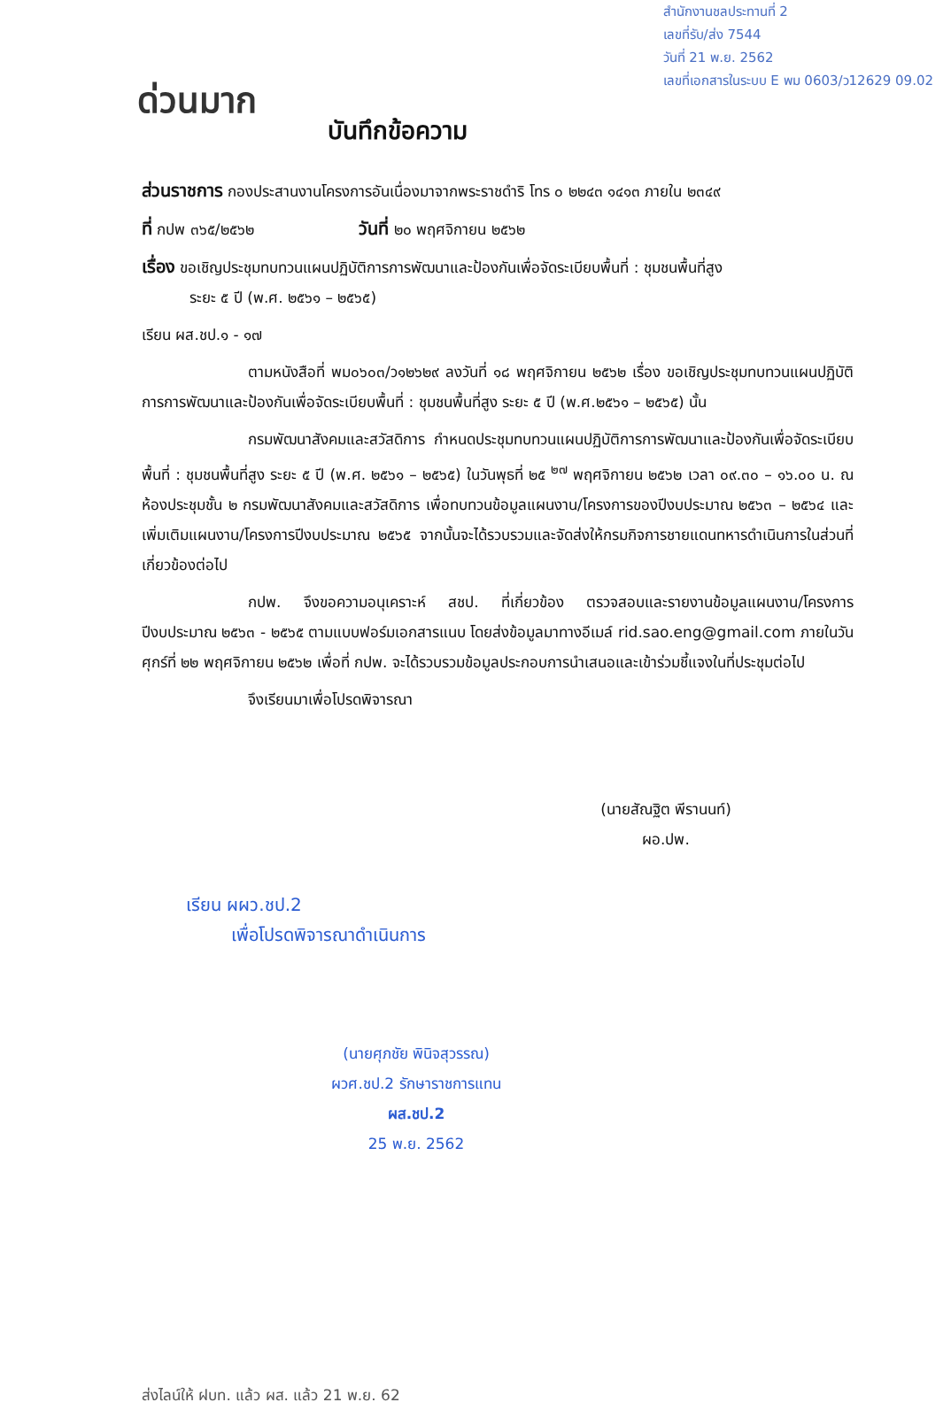สำนักงานชลประทานที่ 2
เลขที่รับ/ส่ง 7544
วันที่ 21 พ.ย. 2562
เลขที่เอกสารในระบบ E พม 0603/ว12629 09.02
ด่วนมาก บันทึกข้อความ
ส่วนราชการ กองประสานงานโครงการอันเนื่องมาจากพระราชดำริ โทร ๐ ๒๒๔๓ ๑๔๑๓ ภายใน ๒๓๔๙
ที่ กปพ ๓๖๕/๒๕๖๒ วันที่ ๒๐ พฤศจิกายน ๒๕๖๒
เรื่อง ขอเชิญประชุมทบทวนแผนปฏิบัติการการพัฒนาและป้องกันเพื่อจัดระเบียบพื้นที่ : ชุมชนพื้นที่สูง
ระยะ ๕ ปี (พ.ศ. ๒๕๖๑ – ๒๕๖๕)
เรียน ผส.ชป.๑ - ๑๗
ตามหนังสือที่ พม๐๖๐๓/ว๑๒๖๒๙ ลงวันที่ ๑๘ พฤศจิกายน ๒๕๖๒ เรื่อง ขอเชิญประชุมทบทวนแผนปฏิบัติการการพัฒนาและป้องกันเพื่อจัดระเบียบพื้นที่ : ชุมชนพื้นที่สูง ระยะ ๕ ปี (พ.ศ.๒๕๖๑ – ๒๕๖๕) นั้น
กรมพัฒนาสังคมและสวัสดิการ กำหนดประชุมทบทวนแผนปฏิบัติการการพัฒนาและป้องกันเพื่อจัดระเบียบพื้นที่ : ชุมชนพื้นที่สูง ระยะ ๕ ปี (พ.ศ. ๒๕๖๑ – ๒๕๖๕) ในวันพุธที่ ๒๕ <sup>๒๗</sup> พฤศจิกายน ๒๕๖๒ เวลา ๐๙.๓๐ – ๑๖.๐๐ น. ณ ห้องประชุมชั้น ๒ กรมพัฒนาสังคมและสวัสดิการ เพื่อทบทวนข้อมูลแผนงาน/โครงการของปีงบประมาณ ๒๕๖๓ – ๒๕๖๔ และเพิ่มเติมแผนงาน/โครงการปีงบประมาณ ๒๕๖๕ จากนั้นจะได้รวบรวมและจัดส่งให้กรมกิจการชายแดนทหารดำเนินการในส่วนที่เกี่ยวข้องต่อไป
กปพ. จึงขอความอนุเคราะห์ สชป. ที่เกี่ยวข้อง ตรวจสอบและรายงานข้อมูลแผนงาน/โครงการปีงบประมาณ ๒๕๖๓ - ๒๕๖๕ ตามแบบฟอร์มเอกสารแนบ โดยส่งข้อมูลมาทางอีเมล์ rid.sao.eng@gmail.com ภายในวันศุกร์ที่ ๒๒ พฤศจิกายน ๒๕๖๒ เพื่อที่ กปพ. จะได้รวบรวมข้อมูลประกอบการนำเสนอและเข้าร่วมชี้แจงในที่ประชุมต่อไป
จึงเรียนมาเพื่อโปรดพิจารณา
(นายสัณฐิต พีรานนท์)
ผอ.ปพ.
เรียน ผผว.ชป.2
เพื่อโปรดพิจารณาดำเนินการ
(นายศุภชัย พินิจสุวรรณ)
ผวศ.ชป.2 รักษาราชการแทน
ผส.ชป.2
25 พ.ย. 2562
ส่งไลน์ให้ ฝบท. แล้ว ผส. แล้ว 21 พ.ย. 62